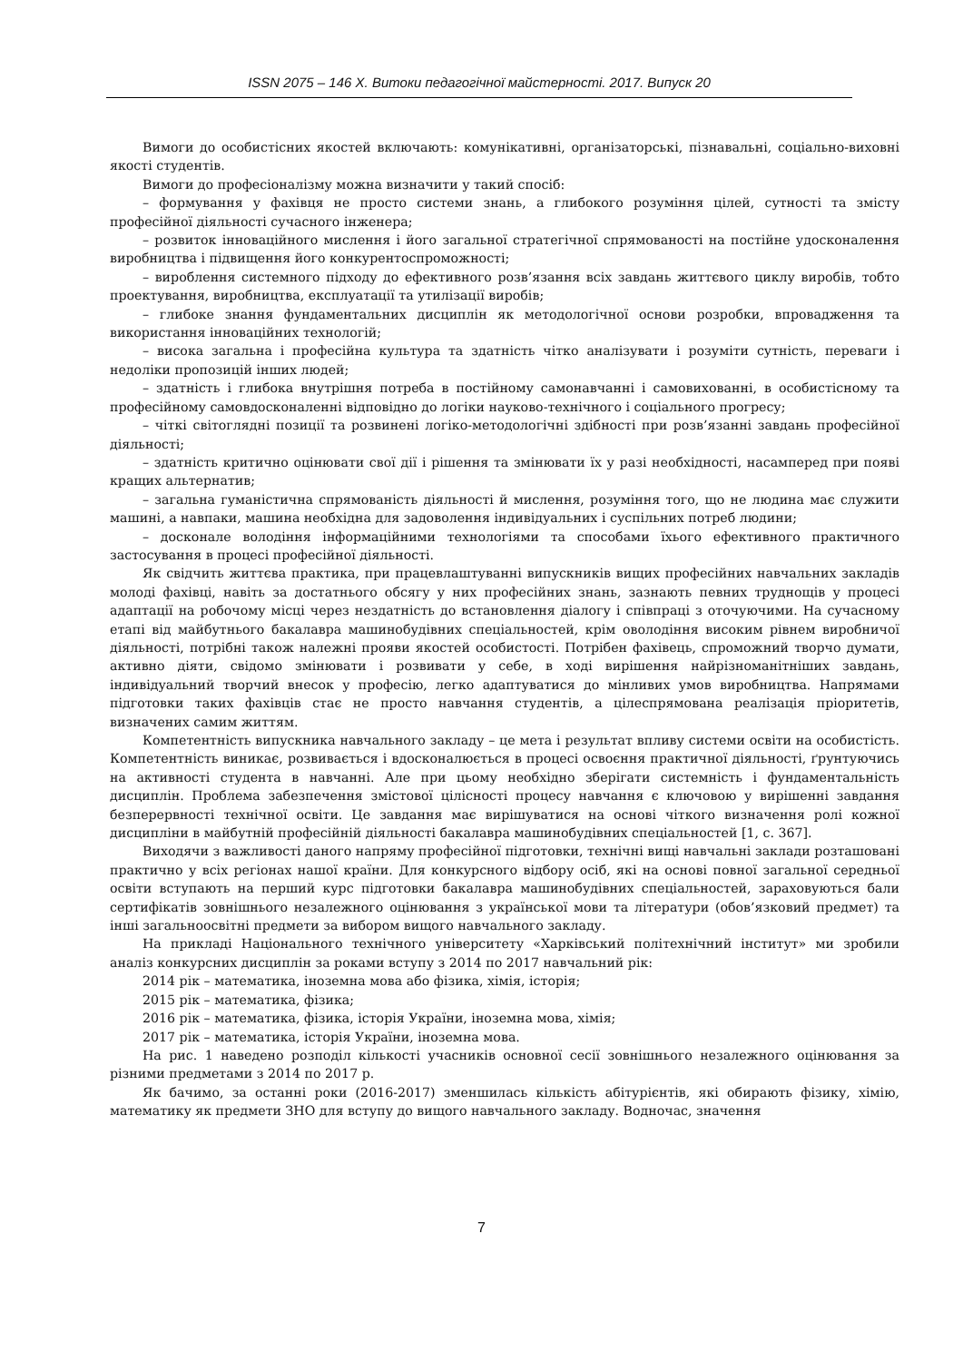ISSN 2075 – 146 X. Витоки педагогічної майстерності. 2017. Випуск 20
Вимоги до особистісних якостей включають: комунікативні, організаторські, пізнавальні, соціально-виховні якості студентів.
Вимоги до професіоналізму можна визначити у такий спосіб:
– формування у фахівця не просто системи знань, а глибокого розуміння цілей, сутності та змісту професійної діяльності сучасного інженера;
– розвиток інноваційного мислення і його загальної стратегічної спрямованості на постійне удосконалення виробництва і підвищення його конкурентоспроможності;
– вироблення системного підходу до ефективного розв’язання всіх завдань життєвого циклу виробів, тобто проектування, виробництва, експлуатації та утилізації виробів;
– глибоке знання фундаментальних дисциплін як методологічної основи розробки, впровадження та використання інноваційних технологій;
– висока загальна і професійна культура та здатність чітко аналізувати і розуміти сутність, переваги і недоліки пропозицій інших людей;
– здатність і глибока внутрішня потреба в постійному самонавчанні і самовихованні, в особистісному та професійному самовдосконаленні відповідно до логіки науково-технічного і соціального прогресу;
– чіткі світоглядні позиції та розвинені логіко-методологічні здібності при розв’язанні завдань професійної діяльності;
– здатність критично оцінювати свої дії і рішення та змінювати їх у разі необхідності, насамперед при появі кращих альтернатив;
– загальна гуманістична спрямованість діяльності й мислення, розуміння того, що не людина має служити машині, а навпаки, машина необхідна для задоволення індивідуальних і суспільних потреб людини;
– досконале володіння інформаційними технологіями та способами їхього ефективного практичного застосування в процесі професійної діяльності.
Як свідчить життєва практика, при працевлаштуванні випускників вищих професійних навчальних закладів молоді фахівці, навіть за достатнього обсягу у них професійних знань, зазнають певних труднощів у процесі адаптації на робочому місці через нездатність до встановлення діалогу і співпраці з оточуючими. На сучасному етапі від майбутнього бакалавра машинобудівних спеціальностей, крім оволодіння високим рівнем виробничої діяльності, потрібні також належні прояви якостей особистості. Потрібен фахівець, спроможний творчо думати, активно діяти, свідомо змінювати і розвивати у себе, в ході вирішення найрізноманітніших завдань, індивідуальний творчий внесок у професію, легко адаптуватися до мінливих умов виробництва. Напрямами підготовки таких фахівців стає не просто навчання студентів, а цілеспрямована реалізація пріоритетів, визначених самим життям.
Компетентність випускника навчального закладу – це мета і результат впливу системи освіти на особистість. Компетентність виникає, розвивається і вдосконалюється в процесі освоєння практичної діяльності, ґрунтуючись на активності студента в навчанні. Але при цьому необхідно зберігати системність і фундаментальність дисциплін. Проблема забезпечення змістової цілісності процесу навчання є ключовою у вирішенні завдання безперервності технічної освіти. Це завдання має вирішуватися на основі чіткого визначення ролі кожної дисципліни в майбутній професійній діяльності бакалавра машинобудівних спеціальностей [1, с. 367].
Виходячи з важливості даного напряму професійної підготовки, технічні вищі навчальні заклади розташовані практично у всіх регіонах нашої країни. Для конкурсного відбору осіб, які на основі повної загальної середньої освіти вступають на перший курс підготовки бакалавра машинобудівних спеціальностей, зараховуються бали сертифікатів зовнішнього незалежного оцінювання з української мови та літератури (обов’язковий предмет) та інші загальноосвітні предмети за вибором вищого навчального закладу.
На прикладі Національного технічного університету «Харківський політехнічний інститут» ми зробили аналіз конкурсних дисциплін за роками вступу з 2014 по 2017 навчальний рік:
2014 рік – математика, іноземна мова або фізика, хімія, історія;
2015 рік – математика, фізика;
2016 рік – математика, фізика, історія України, іноземна мова, хімія;
2017 рік – математика, історія України, іноземна мова.
На рис. 1 наведено розподіл кількості учасників основної сесії зовнішнього незалежного оцінювання за різними предметами з 2014 по 2017 р.
Як бачимо, за останні роки (2016-2017) зменшилась кількість абітурієнтів, які обирають фізику, хімію, математику як предмети ЗНО для вступу до вищого навчального закладу. Водночас, значення
7